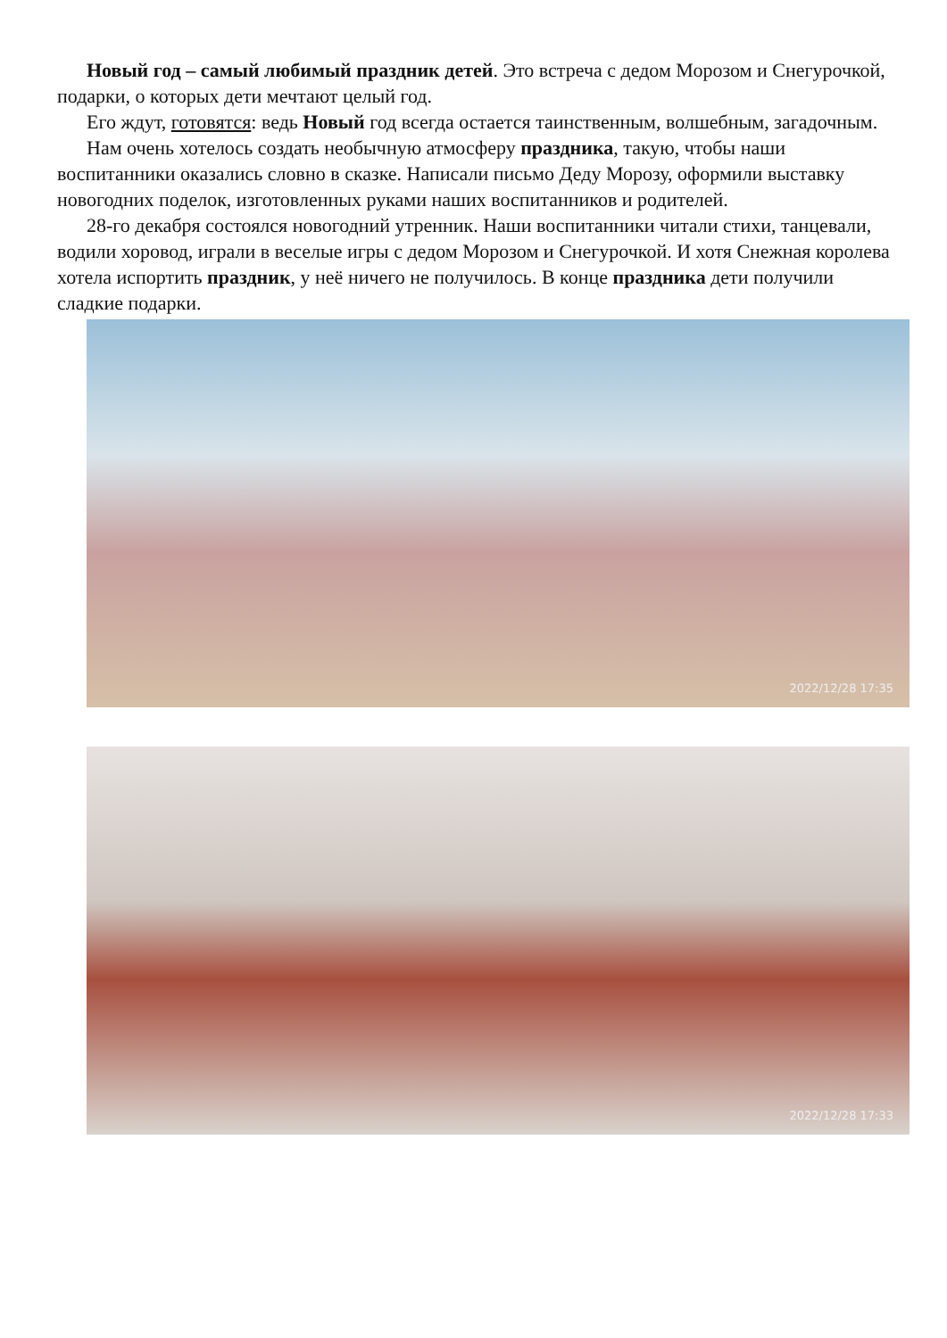Новый год – самый любимый праздник детей. Это встреча с дедом Морозом и Снегурочкой, подарки, о которых дети мечтают целый год.
Его ждут, готовятся: ведь Новый год всегда остается таинственным, волшебным, загадочным.
Нам очень хотелось создать необычную атмосферу праздника, такую, чтобы наши воспитанники оказались словно в сказке. Написали письмо Деду Морозу, оформили выставку новогодних поделок, изготовленных руками наших воспитанников и родителей.
28-го декабря состоялся новогодний утренник. Наши воспитанники читали стихи, танцевали, водили хоровод, играли в веселые игры с дедом Морозом и Снегурочкой. И хотя Снежная королева хотела испортить праздник, у неё ничего не получилось. В конце праздника дети получили сладкие подарки.
2022/12/28 17:35
2022/12/28 17:33